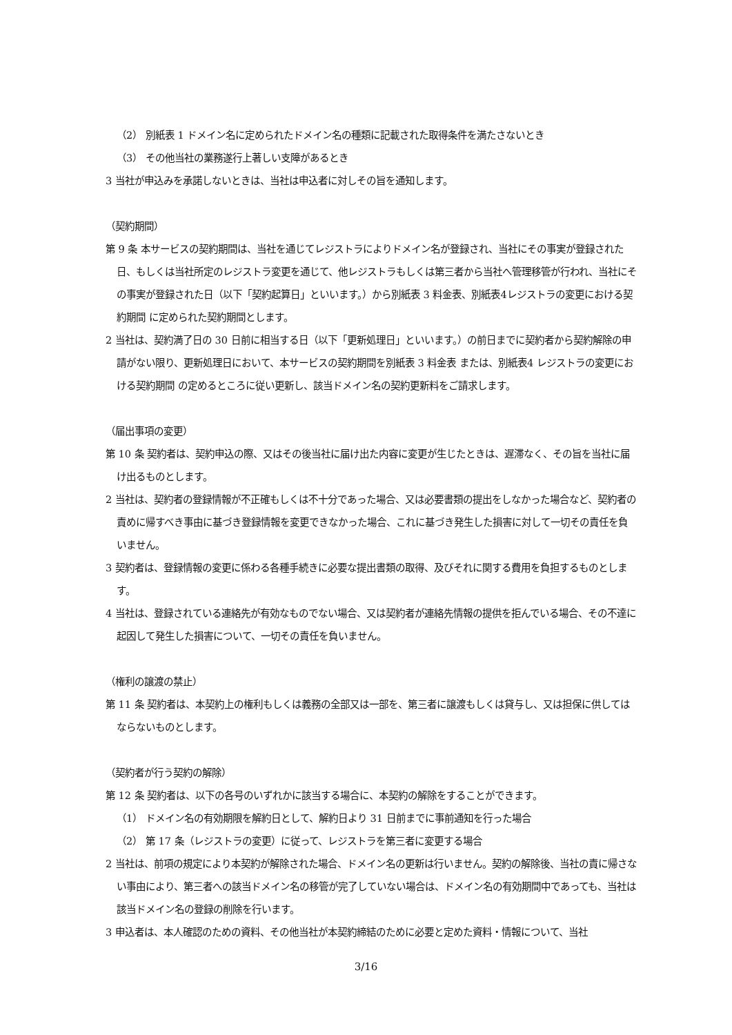（2） 別紙表 1 ドメイン名に定められたドメイン名の種類に記載された取得条件を満たさないとき
（3） その他当社の業務遂行上著しい支障があるとき
3 当社が申込みを承諾しないときは、当社は申込者に対しその旨を通知します。
（契約期間）
第 9 条 本サービスの契約期間は、当社を通じてレジストラによりドメイン名が登録され、当社にその事実が登録された日、もしくは当社所定のレジストラ変更を通じて、他レジストラもしくは第三者から当社へ管理移管が行われ、当社にその事実が登録された日（以下「契約起算日」といいます。）から別紙表 3 料金表、別紙表4レジストラの変更における契約期間 に定められた契約期間とします。
2 当社は、契約満了日の 30 日前に相当する日（以下「更新処理日」といいます。）の前日までに契約者から契約解除の申請がない限り、更新処理日において、本サービスの契約期間を別紙表 3 料金表 または、別紙表4 レジストラの変更における契約期間 の定めるところに従い更新し、該当ドメイン名の契約更新料をご請求します。
（届出事項の変更）
第 10 条 契約者は、契約申込の際、又はその後当社に届け出た内容に変更が生じたときは、遅滞なく、その旨を当社に届け出るものとします。
2 当社は、契約者の登録情報が不正確もしくは不十分であった場合、又は必要書類の提出をしなかった場合など、契約者の責めに帰すべき事由に基づき登録情報を変更できなかった場合、これに基づき発生した損害に対して一切その責任を負いません。
3 契約者は、登録情報の変更に係わる各種手続きに必要な提出書類の取得、及びそれに関する費用を負担するものとします。
4 当社は、登録されている連絡先が有効なものでない場合、又は契約者が連絡先情報の提供を拒んでいる場合、その不達に起因して発生した損害について、一切その責任を負いません。
（権利の譲渡の禁止）
第 11 条 契約者は、本契約上の権利もしくは義務の全部又は一部を、第三者に譲渡もしくは貸与し、又は担保に供してはならないものとします。
（契約者が行う契約の解除）
第 12 条 契約者は、以下の各号のいずれかに該当する場合に、本契約の解除をすることができます。
（1） ドメイン名の有効期限を解約日として、解約日より 31 日前までに事前通知を行った場合
（2） 第 17 条（レジストラの変更）に従って、レジストラを第三者に変更する場合
2 当社は、前項の規定により本契約が解除された場合、ドメイン名の更新は行いません。契約の解除後、当社の責に帰さない事由により、第三者への該当ドメイン名の移管が完了していない場合は、ドメイン名の有効期間中であっても、当社は該当ドメイン名の登録の削除を行います。
3 申込者は、本人確認のための資料、その他当社が本契約締結のために必要と定めた資料・情報について、当社
3/16